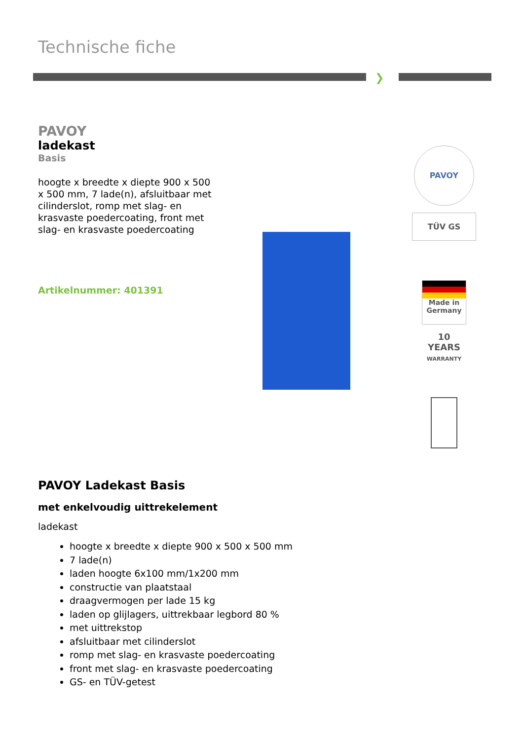Technische fiche
❯
PAVOY
ladekast
Basis
hoogte x breedte x diepte 900 x 500 x 500 mm, 7 lade(n), afsluitbaar met cilinderslot, romp met slag- en krasvaste poedercoating, front met slag- en krasvaste poedercoating
Artikelnummer: 401391
PAVOY
TÜV GS
Made in Germany
10
YEARS
WARRANTY
PAVOY Ladekast Basis
met enkelvoudig uittrekelement
ladekast
hoogte x breedte x diepte 900 x 500 x 500 mm
7 lade(n)
laden hoogte 6x100 mm/1x200 mm
constructie van plaatstaal
draagvermogen per lade 15 kg
laden op glijlagers, uittrekbaar legbord 80 %
met uittrekstop
afsluitbaar met cilinderslot
romp met slag- en krasvaste poedercoating
front met slag- en krasvaste poedercoating
GS- en TÜV-getest